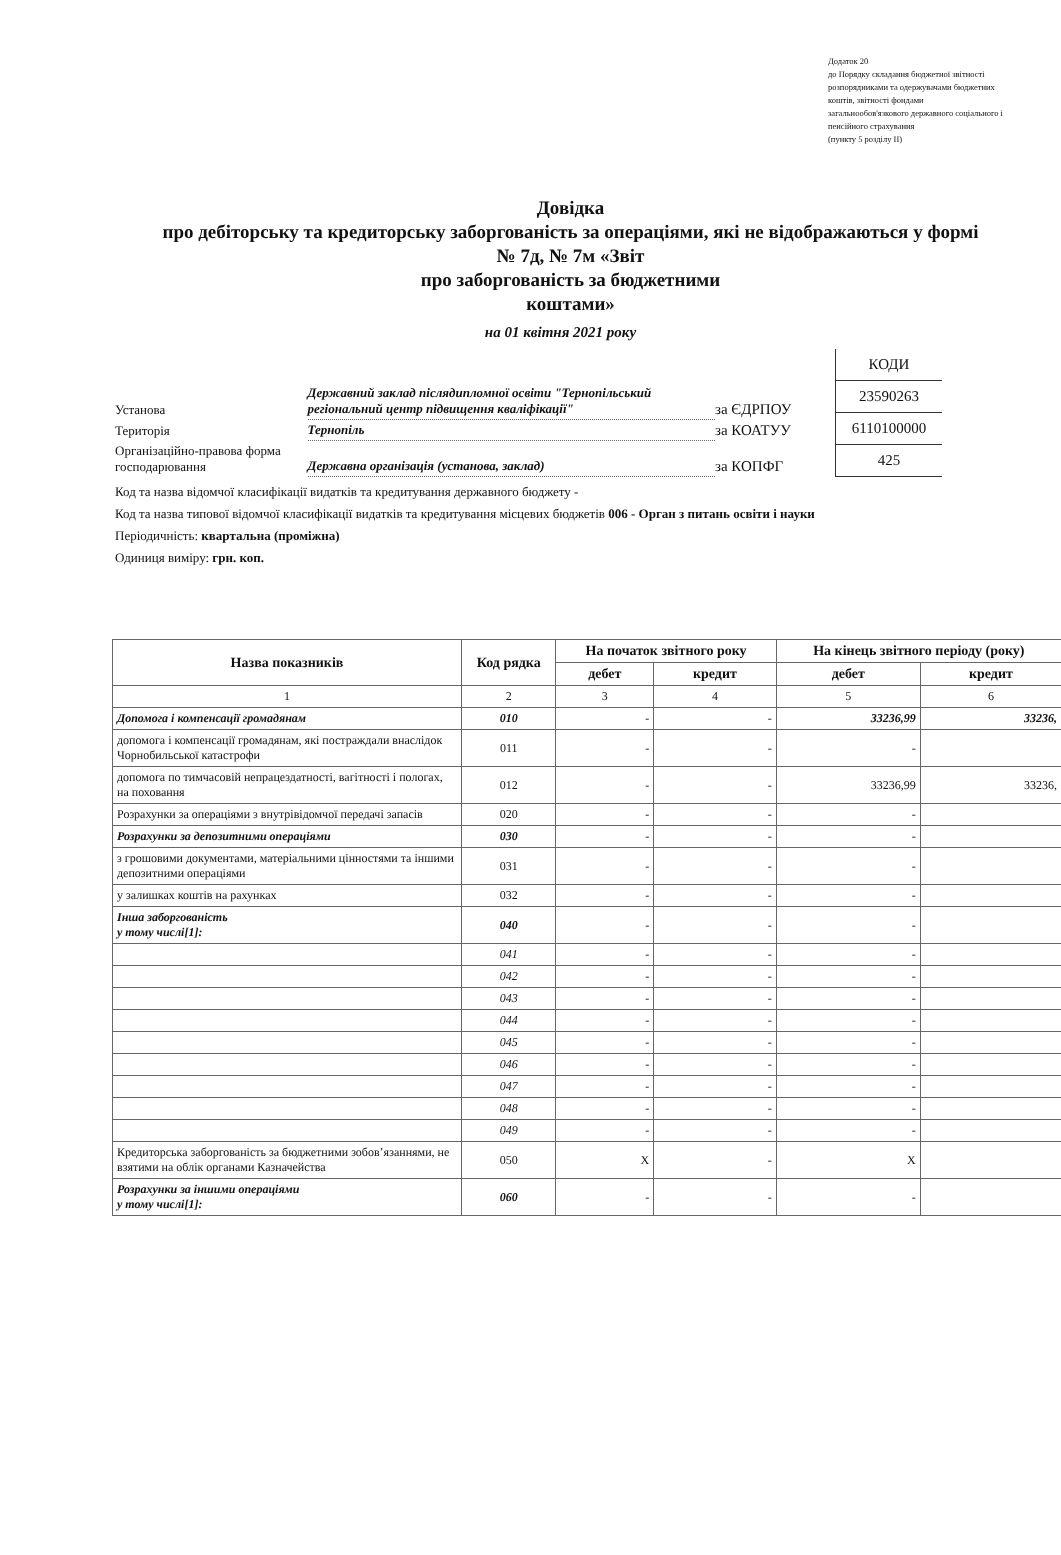Додаток 20
до Порядку складання бюджетної звітності
розпорядниками та одержувачами бюджетних
коштів, звітності фондами
загальнообов'язкового державного соціального і
пенсійного страхування
(пункту 5 розділу ІІ)
Довідка
про дебіторську та кредиторську заборгованість за операціями, які не відображаються у формі № 7д, № 7м «Звіт
про заборгованість за бюджетними
коштами»
на 01 квітня 2021 року
| Установа | Державний заклад післядипломної освіти "Тернопільський регіональний центр підвищення кваліфікації" | за ЄДРПОУ |
| Територія | Тернопіль | за КОАТУУ |
| Організаційно-правова форма господарювання | Державна організація (установа, заклад) | за КОПФГ |
| КОДИ |
| 23590263 |
| 6110100000 |
| 425 |
Код та назва відомчої класифікації видатків та кредитування державного бюджету -
Код та назва типової відомчої класифікації видатків та кредитування місцевих бюджетів 006 - Орган з питань освіти і науки
Періодичність: квартальна (проміжна)
Одиниця виміру: грн. коп.
| Назва показників | Код рядка | На початок звітного року | | На кінець звітного періоду (року) | |
| --- | --- | --- | --- | --- | --- |
| | | дебет | кредит | дебет | кредит |
| 1 | 2 | 3 | 4 | 5 | 6 |
| Допомога і компенсації громадянам | 010 | - | - | 33236,99 | 33236, |
| допомога і компенсації громадянам, які постраждали внаслідок Чорнобильської катастрофи | 011 | - | - | - | |
| допомога по тимчасовій непрацездатності, вагітності і пологах, на поховання | 012 | - | - | 33236,99 | 33236, |
| Розрахунки за операціями з внутрівідомчої передачі запасів | 020 | - | - | - | |
| Розрахунки за депозитними операціями | 030 | - | - | - | |
| з грошовими документами, матеріальними цінностями та іншими депозитними операціями | 031 | - | - | - | |
| у залишках коштів на рахунках | 032 | - | - | - | |
| Інша заборгованість у тому числі[1]: | 040 | - | - | - | |
| | 041 | - | - | - | |
| | 042 | - | - | - | |
| | 043 | - | - | - | |
| | 044 | - | - | - | |
| | 045 | - | - | - | |
| | 046 | - | - | - | |
| | 047 | - | - | - | |
| | 048 | - | - | - | |
| | 049 | - | - | - | |
| Кредиторська заборгованість за бюджетними зобов’язаннями, не взятими на облік органами Казначейства | 050 | X | - | X | |
| Розрахунки за іншими операціями у тому числі[1]: | 060 | - | - | - | |